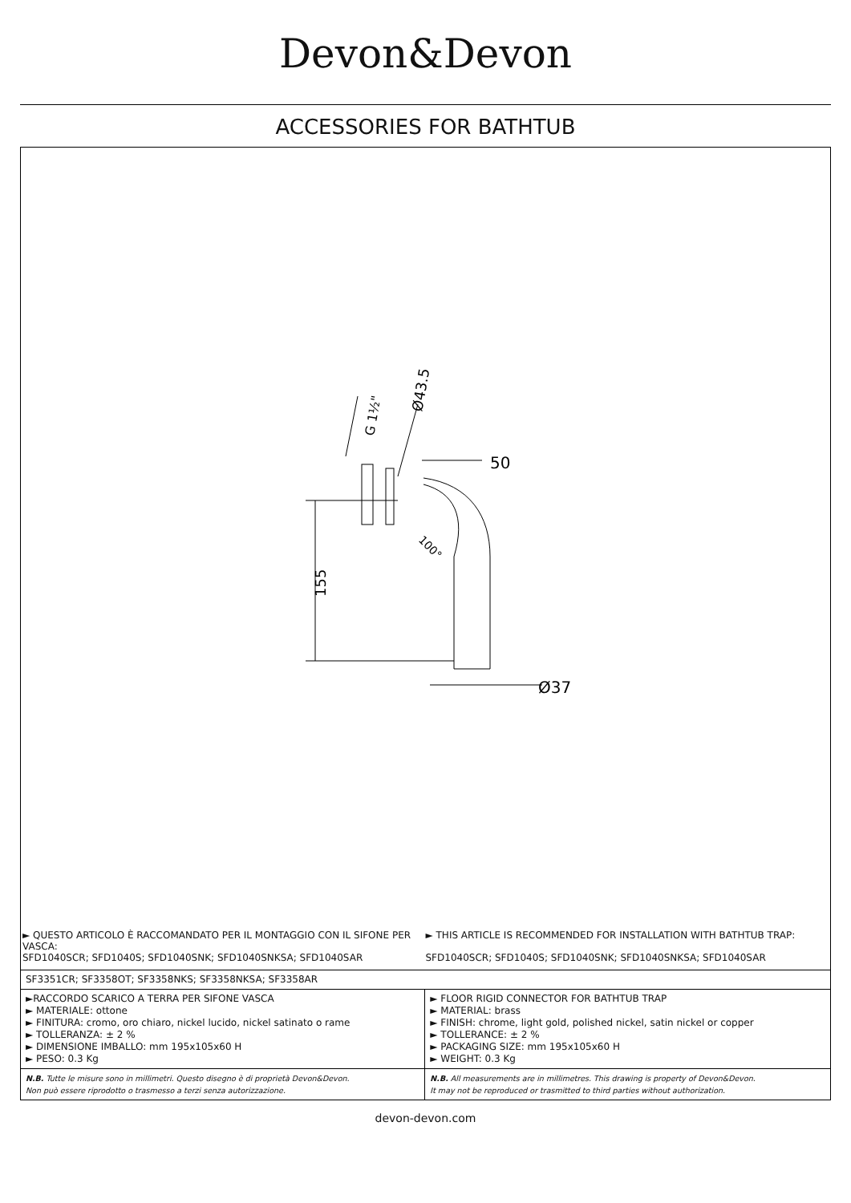Devon&Devon
ACCESSORIES FOR BATHTUB
50
Ø37
155
Ø43.5
G 1½"
100°
► QUESTO ARTICOLO È RACCOMANDATO PER IL MONTAGGIO CON IL SIFONE PER VASCA:
SFD1040SCR; SFD1040S; SFD1040SNK; SFD1040SNKSA; SFD1040SAR
► THIS ARTICLE IS RECOMMENDED FOR INSTALLATION WITH BATHTUB TRAP:
SFD1040SCR; SFD1040S; SFD1040SNK; SFD1040SNKSA; SFD1040SAR
| SF3351CR; SF3358OT; SF3358NKS; SF3358NKSA; SF3358AR | |
| ►RACCORDO SCARICO A TERRA PER SIFONE VASCA ► MATERIALE: ottone ► FINITURA: cromo, oro chiaro, nickel lucido, nickel satinato o rame ► TOLLERANZA: ± 2 % ► DIMENSIONE IMBALLO: mm 195x105x60 H ► PESO: 0.3 Kg | ► FLOOR RIGID CONNECTOR FOR BATHTUB TRAP ► MATERIAL: brass ► FINISH: chrome, light gold, polished nickel, satin nickel or copper ► TOLLERANCE: ± 2 % ► PACKAGING SIZE: mm 195x105x60 H ► WEIGHT: 0.3 Kg |
| N.B. Tutte le misure sono in millimetri. Questo disegno è di proprietà Devon&Devon. Non può essere riprodotto o trasmesso a terzi senza autorizzazione. | N.B. All measurements are in millimetres. This drawing is property of Devon&Devon. It may not be reproduced or trasmitted to third parties without authorization. |
devon-devon.com